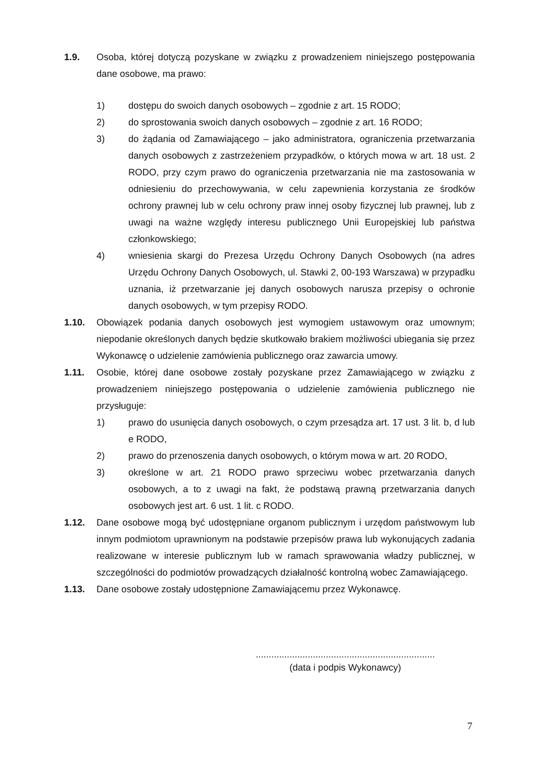1.9. Osoba, której dotyczą pozyskane w związku z prowadzeniem niniejszego postępowania dane osobowe, ma prawo:
1) dostępu do swoich danych osobowych – zgodnie z art. 15 RODO;
2) do sprostowania swoich danych osobowych – zgodnie z art. 16 RODO;
3) do żądania od Zamawiającego – jako administratora, ograniczenia przetwarzania danych osobowych z zastrzeżeniem przypadków, o których mowa w art. 18 ust. 2 RODO, przy czym prawo do ograniczenia przetwarzania nie ma zastosowania w odniesieniu do przechowywania, w celu zapewnienia korzystania ze środków ochrony prawnej lub w celu ochrony praw innej osoby fizycznej lub prawnej, lub z uwagi na ważne względy interesu publicznego Unii Europejskiej lub państwa członkowskiego;
4) wniesienia skargi do Prezesa Urzędu Ochrony Danych Osobowych (na adres Urzędu Ochrony Danych Osobowych, ul. Stawki 2, 00-193 Warszawa) w przypadku uznania, iż przetwarzanie jej danych osobowych narusza przepisy o ochronie danych osobowych, w tym przepisy RODO.
1.10. Obowiązek podania danych osobowych jest wymogiem ustawowym oraz umownym; niepodanie określonych danych będzie skutkowało brakiem możliwości ubiegania się przez Wykonawcę o udzielenie zamówienia publicznego oraz zawarcia umowy.
1.11. Osobie, której dane osobowe zostały pozyskane przez Zamawiającego w związku z prowadzeniem niniejszego postępowania o udzielenie zamówienia publicznego nie przysługuje:
1) prawo do usunięcia danych osobowych, o czym przesądza art. 17 ust. 3 lit. b, d lub e RODO,
2) prawo do przenoszenia danych osobowych, o którym mowa w art. 20 RODO,
3) określone w art. 21 RODO prawo sprzeciwu wobec przetwarzania danych osobowych, a to z uwagi na fakt, że podstawą prawną przetwarzania danych osobowych jest art. 6 ust. 1 lit. c RODO.
1.12. Dane osobowe mogą być udostępniane organom publicznym i urzędom państwowym lub innym podmiotom uprawnionym na podstawie przepisów prawa lub wykonujących zadania realizowane w interesie publicznym lub w ramach sprawowania władzy publicznej, w szczególności do podmiotów prowadzących działalność kontrolną wobec Zamawiającego.
1.13. Dane osobowe zostały udostępnione Zamawiającemu przez Wykonawcę.
.....................................................................
(data i podpis Wykonawcy)
7